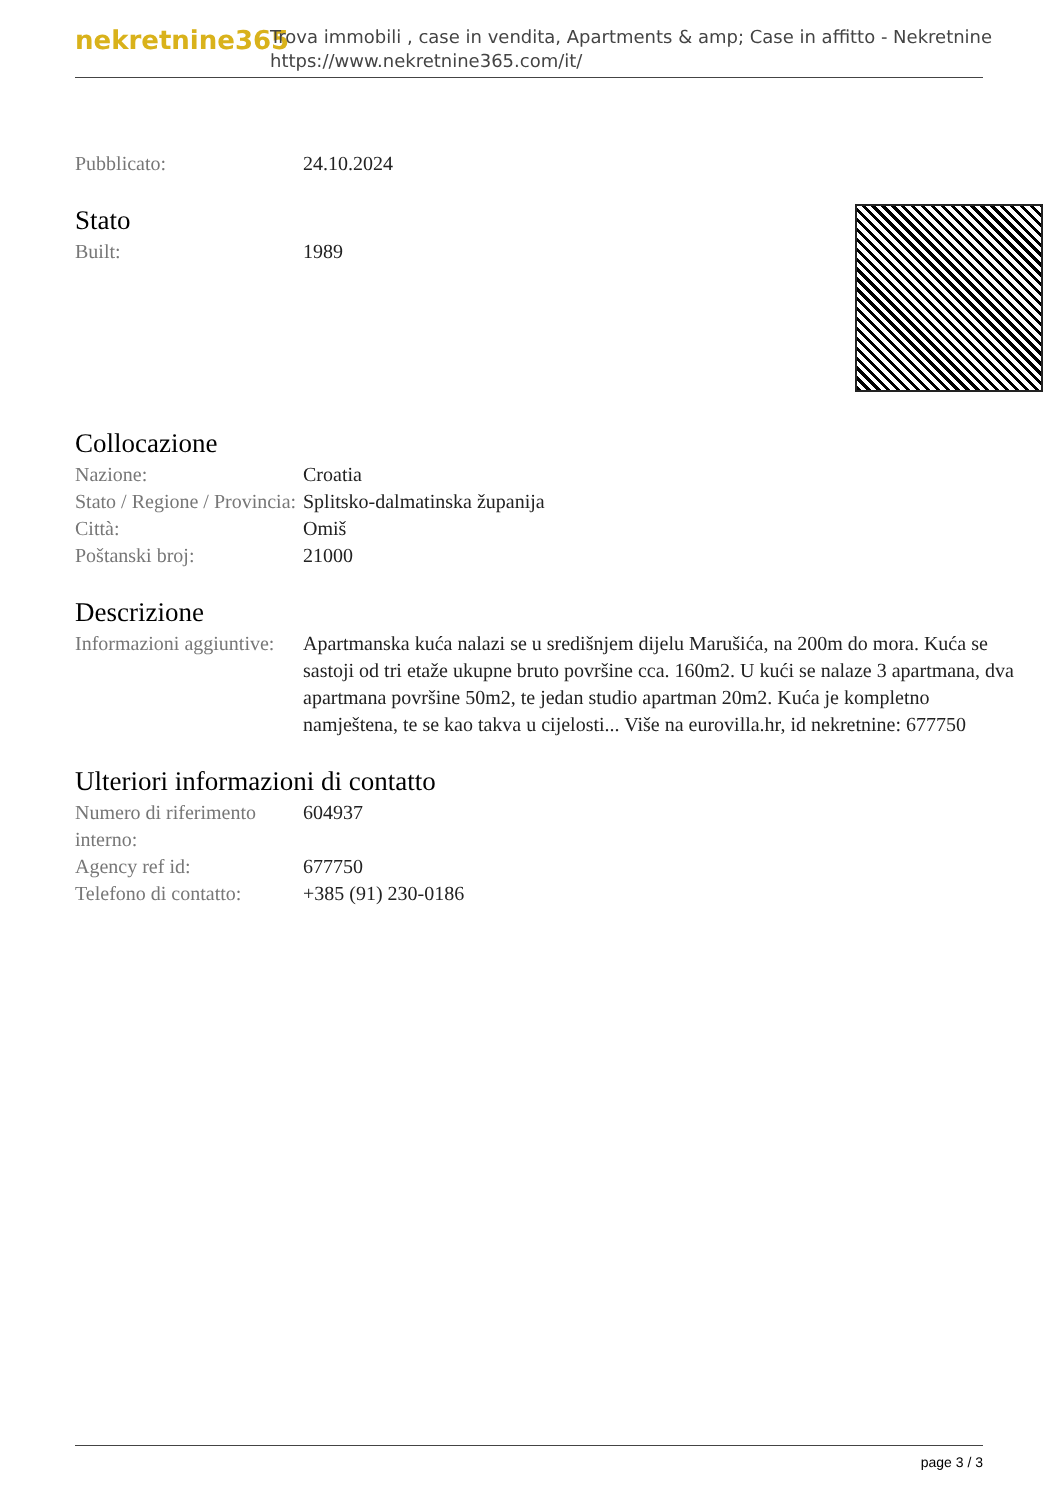nekretnine365
Trova immobili , case in vendita, Apartments & amp; Case in affitto - Nekretnine
https://www.nekretnine365.com/it/
Pubblicato: 24.10.2024
Stato
Built: 1989
Collocazione
Nazione: Croatia
Stato / Regione / Provincia:
Splitsko-dalmatinska županija
Città: Omiš
Poštanski broj: 21000
Descrizione
Informazioni aggiuntive:
Apartmanska kuća nalazi se u središnjem dijelu Marušića, na 200m do mora. Kuća se sastoji od tri etaže ukupne bruto površine cca. 160m2. U kući se nalaze 3 apartmana, dva apartmana površine 50m2, te jedan studio apartman 20m2. Kuća je kompletno namještena, te se kao takva u cijelosti... Više na eurovilla.hr, id nekretnine: 677750
Ulteriori informazioni di contatto
Numero di riferimento interno:
604937
Agency ref id: 677750
Telefono di contatto:
+385 (91) 230-0186
page 3 / 3